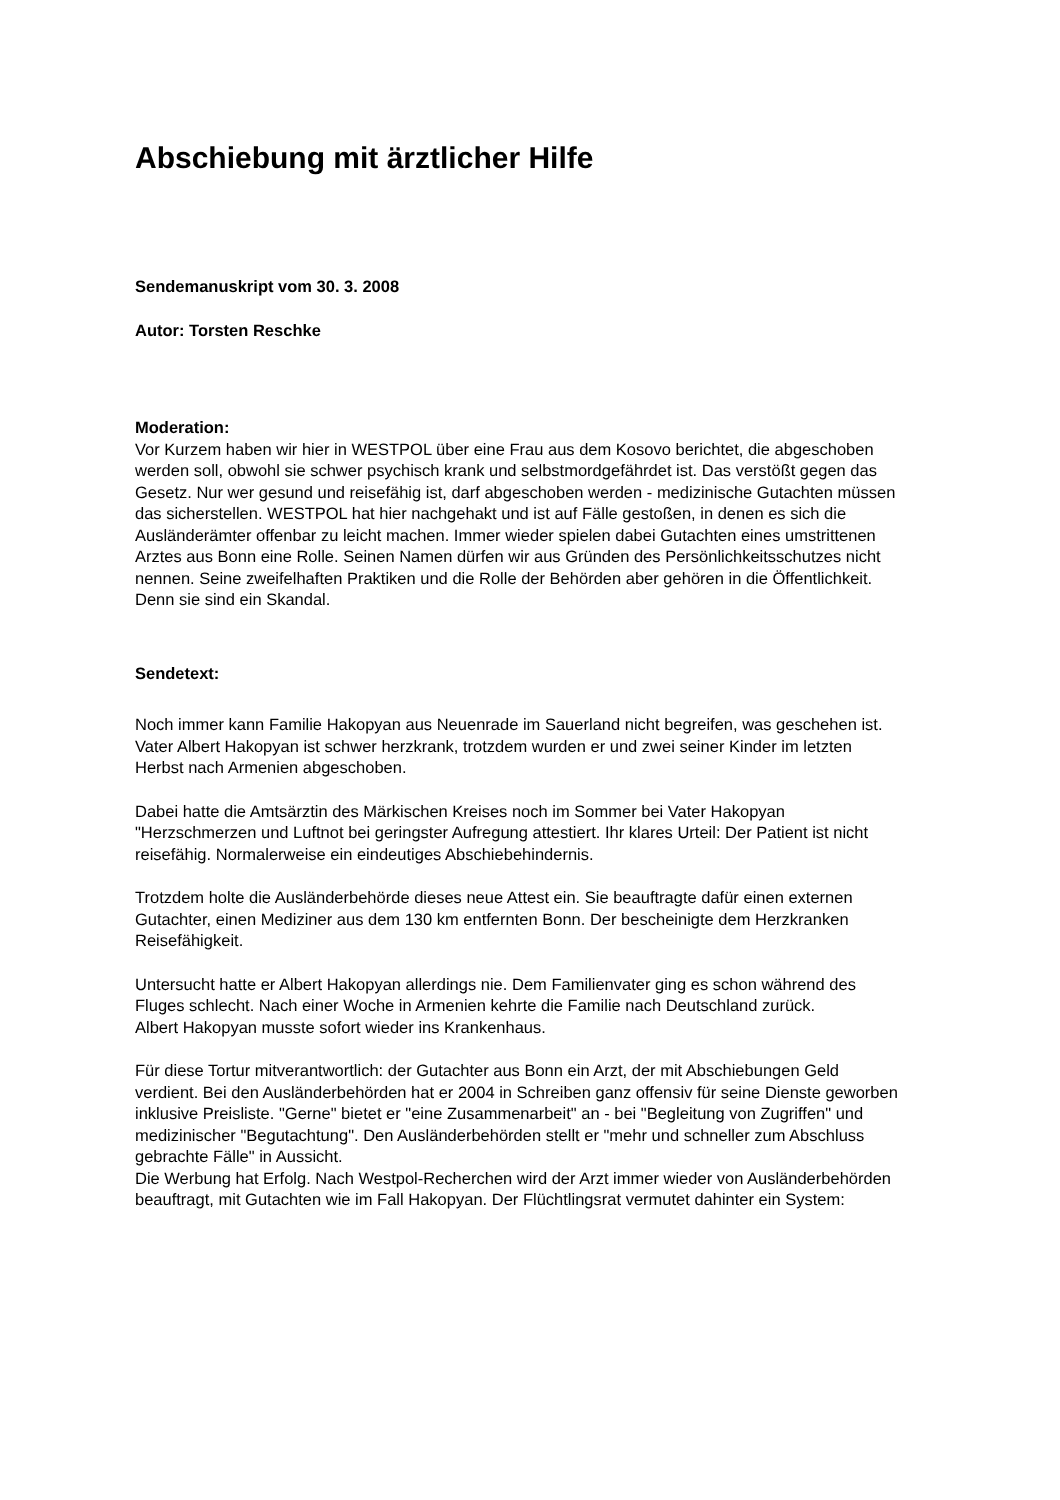Abschiebung mit ärztlicher Hilfe
Sendemanuskript vom 30. 3. 2008
Autor: Torsten Reschke
Moderation:
Vor Kurzem haben wir hier in WESTPOL über eine Frau aus dem Kosovo berichtet, die abgeschoben werden soll, obwohl sie schwer psychisch krank und selbstmordgefährdet ist. Das verstößt gegen das Gesetz. Nur wer gesund und reisefähig ist, darf abgeschoben werden - medizinische Gutachten müssen das sicherstellen. WESTPOL hat hier nachgehakt und ist auf Fälle gestoßen, in denen es sich die Ausländerämter offenbar zu leicht machen. Immer wieder spielen dabei Gutachten eines umstrittenen Arztes aus Bonn eine Rolle. Seinen Namen dürfen wir aus Gründen des Persönlichkeitsschutzes nicht nennen. Seine zweifelhaften Praktiken und die Rolle der Behörden aber gehören in die Öffentlichkeit. Denn sie sind ein Skandal.
Sendetext:
Noch immer kann Familie Hakopyan aus Neuenrade im Sauerland nicht begreifen, was geschehen ist. Vater Albert Hakopyan ist schwer herzkrank, trotzdem wurden er und zwei seiner Kinder im letzten Herbst nach Armenien abgeschoben.
Dabei hatte die Amtsärztin des Märkischen Kreises noch im Sommer bei Vater Hakopyan "Herzschmerzen und Luftnot bei geringster Aufregung attestiert. Ihr klares Urteil: Der Patient ist nicht reisefähig. Normalerweise ein eindeutiges Abschiebehindernis.
Trotzdem holte die Ausländerbehörde dieses neue Attest ein. Sie beauftragte dafür einen externen Gutachter, einen Mediziner aus dem 130 km entfernten Bonn. Der bescheinigte dem Herzkranken Reisefähigkeit.
Untersucht hatte er Albert Hakopyan allerdings nie. Dem Familienvater ging es schon während des Fluges schlecht. Nach einer Woche in Armenien kehrte die Familie nach Deutschland zurück.
Albert Hakopyan musste sofort wieder ins Krankenhaus.
Für diese Tortur mitverantwortlich: der Gutachter aus Bonn ein Arzt, der mit Abschiebungen Geld verdient. Bei den Ausländerbehörden hat er 2004 in Schreiben ganz offensiv für seine Dienste geworben inklusive Preisliste. "Gerne" bietet er "eine Zusammenarbeit" an - bei "Begleitung von Zugriffen" und medizinischer "Begutachtung". Den Ausländerbehörden stellt er "mehr und schneller zum Abschluss gebrachte Fälle" in Aussicht.
Die Werbung hat Erfolg. Nach Westpol-Recherchen wird der Arzt immer wieder von Ausländerbehörden beauftragt, mit Gutachten wie im Fall Hakopyan. Der Flüchtlingsrat vermutet dahinter ein System: